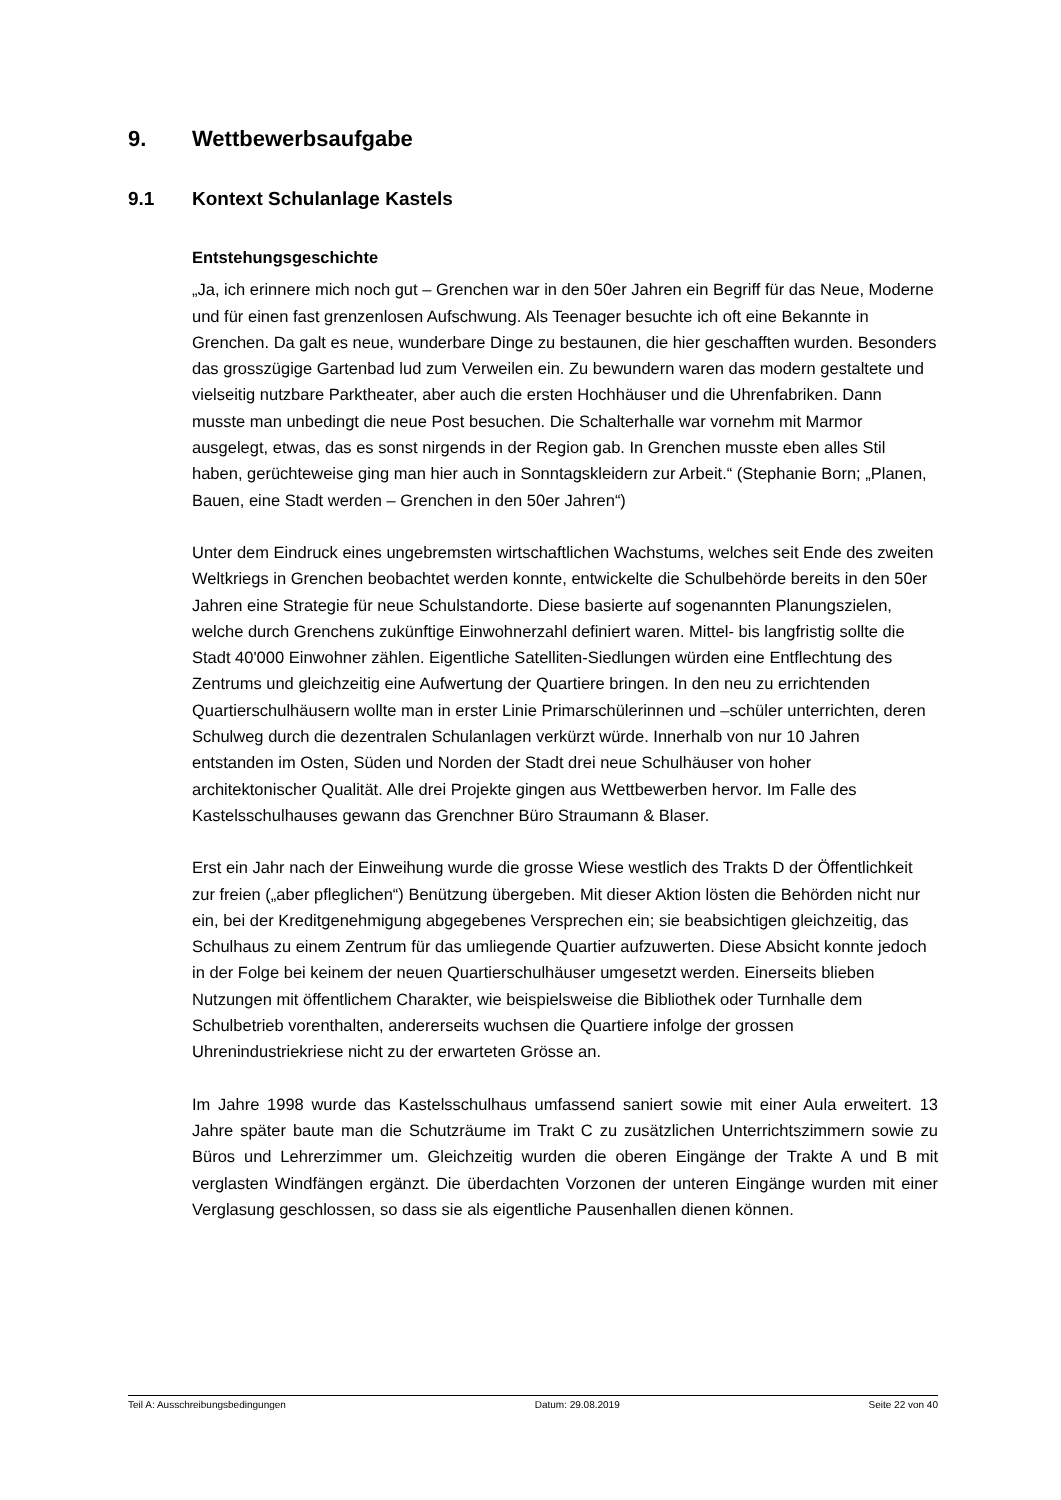9. Wettbewerbsaufgabe
9.1 Kontext Schulanlage Kastels
Entstehungsgeschichte
„Ja, ich erinnere mich noch gut – Grenchen war in den 50er Jahren ein Begriff für das Neue, Moderne und für einen fast grenzenlosen Aufschwung. Als Teenager besuchte ich oft eine Bekannte in Grenchen. Da galt es neue, wunderbare Dinge zu bestaunen, die hier geschafften wurden. Besonders das grosszügige Gartenbad lud zum Verweilen ein. Zu bewundern waren das modern gestaltete und vielseitig nutzbare Parktheater, aber auch die ersten Hochhäuser und die Uhrenfabriken. Dann musste man unbedingt die neue Post besuchen. Die Schalterhalle war vornehm mit Marmor ausgelegt, etwas, das es sonst nirgends in der Region gab. In Grenchen musste eben alles Stil haben, gerüchteweise ging man hier auch in Sonntagskleidern zur Arbeit.“ (Stephanie Born; „Planen, Bauen, eine Stadt werden – Grenchen in den 50er Jahren“)
Unter dem Eindruck eines ungebremsten wirtschaftlichen Wachstums, welches seit Ende des zweiten Weltkriegs in Grenchen beobachtet werden konnte, entwickelte die Schulbehörde bereits in den 50er Jahren eine Strategie für neue Schulstandorte. Diese basierte auf sogenannten Planungszielen, welche durch Grenchens zukünftige Einwohnerzahl definiert waren. Mittel- bis langfristig sollte die Stadt 40'000 Einwohner zählen. Eigentliche Satelliten-Siedlungen würden eine Entflechtung des Zentrums und gleichzeitig eine Aufwertung der Quartiere bringen. In den neu zu errichtenden Quartierschulhäusern wollte man in erster Linie Primarschülerinnen und –schüler unterrichten, deren Schulweg durch die dezentralen Schulanlagen verkürzt würde. Innerhalb von nur 10 Jahren entstanden im Osten, Süden und Norden der Stadt drei neue Schulhäuser von hoher architektonischer Qualität. Alle drei Projekte gingen aus Wettbewerben hervor. Im Falle des Kastelsschulhauses gewann das Grenchner Büro Straumann & Blaser.
Erst ein Jahr nach der Einweihung wurde die grosse Wiese westlich des Trakts D der Öffentlichkeit zur freien („aber pfleglichen“) Benützung übergeben. Mit dieser Aktion lösten die Behörden nicht nur ein, bei der Kreditgenehmigung abgegebenes Versprechen ein; sie beabsichtigen gleichzeitig, das Schulhaus zu einem Zentrum für das umliegende Quartier aufzuwerten. Diese Absicht konnte jedoch in der Folge bei keinem der neuen Quartierschulhäuser umgesetzt werden. Einerseits blieben Nutzungen mit öffentlichem Charakter, wie beispielsweise die Bibliothek oder Turnhalle dem Schulbetrieb vorenthalten, andererseits wuchsen die Quartiere infolge der grossen Uhrenindustriekriese nicht zu der erwarteten Grösse an.
Im Jahre 1998 wurde das Kastelsschulhaus umfassend saniert sowie mit einer Aula erweitert. 13 Jahre später baute man die Schutzräume im Trakt C zu zusätzlichen Unterrichtszimmern sowie zu Büros und Lehrerzimmer um. Gleichzeitig wurden die oberen Eingänge der Trakte A und B mit verglasten Windfängen ergänzt. Die überdachten Vorzonen der unteren Eingänge wurden mit einer Verglasung geschlossen, so dass sie als eigentliche Pausenhallen dienen können.
Teil A: Ausschreibungsbedingungen Datum: 29.08.2019 Seite 22 von 40